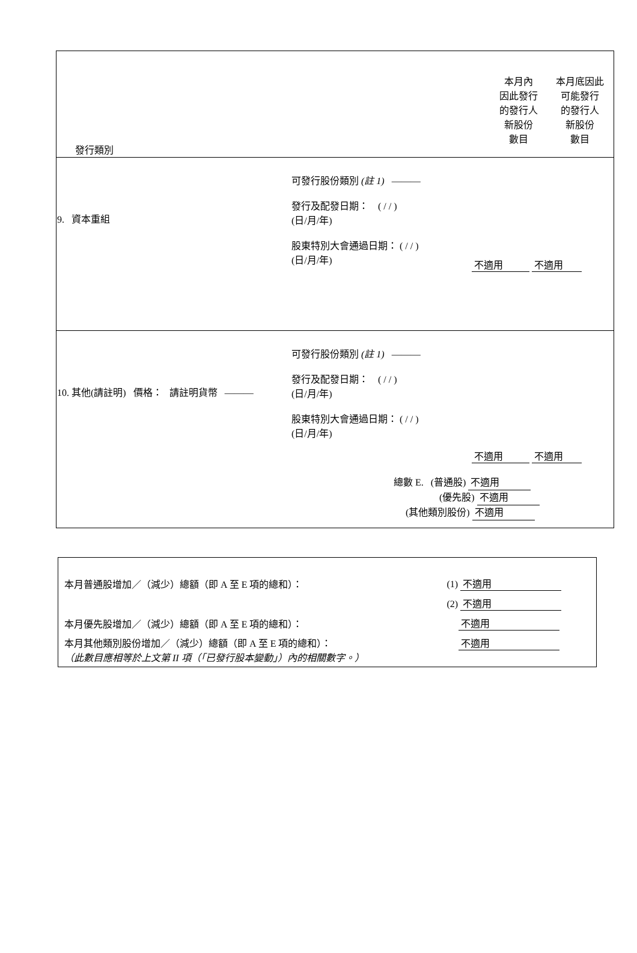| 發行類別 本月內 因此發行 的發行人 新股份 數目 本月底因此 可能發行 的發行人 新股份 數目 |
| 9. 資本重組 可發行股份類別 (註 1) ——— 發行及配發日期： ( / / ) (日/月/年) 股東特別大會通過日期： ( / / ) (日/月/年) 不適用 不適用 |
| 10. 其他(請註明) 價格： 請註明貨幣 ——— 可發行股份類別 (註 1) ——— 發行及配發日期： ( / / ) (日/月/年) 股東特別大會通過日期： ( / / ) (日/月/年) 不適用 不適用 總數 E. (普通股) 不適用 (優先股) 不適用 (其他類別股份) 不適用 |
| 本月普通股增加／（減少）總額（即 A 至 E 項的總和）： | (1) 不適用 |
| | (2) 不適用 |
| 本月優先股增加／（減少）總額（即 A 至 E 項的總和）： | 不適用 |
| 本月其他類別股份增加／（減少）總額（即 A 至 E 項的總和）： （此數目應相等於上文第 II 項（「已發行股本變動」）內的相關數字。） | 不適用 |